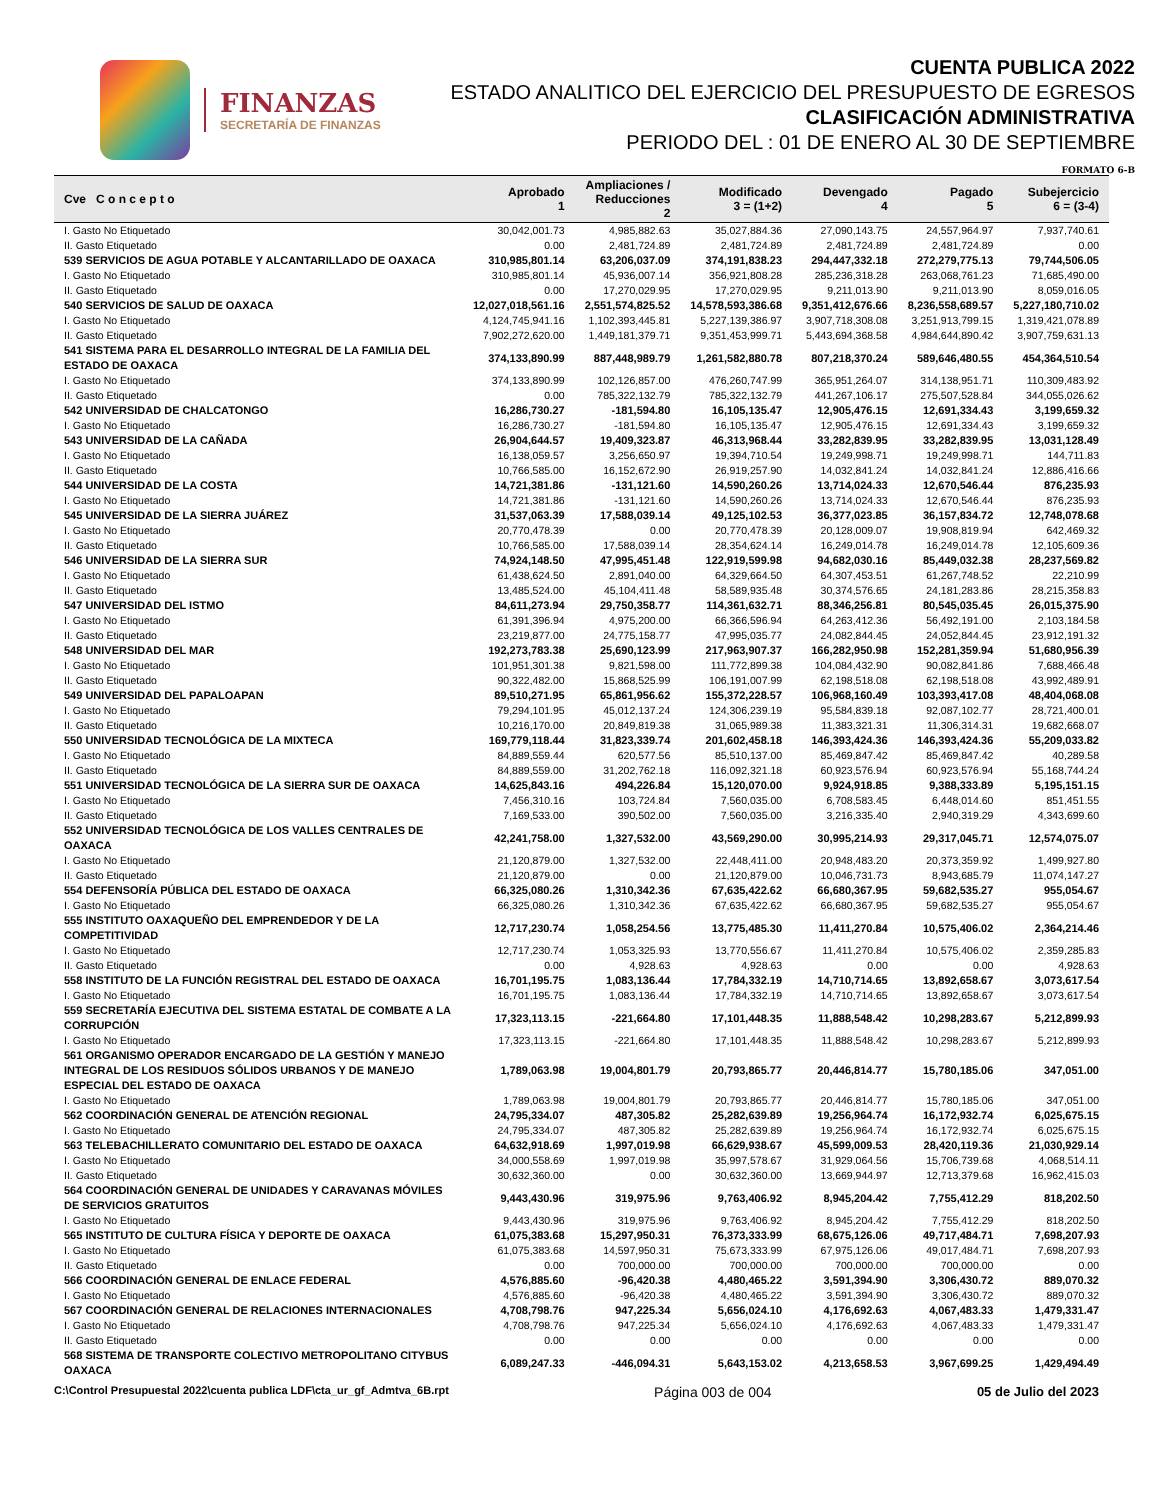FINANZAS
SECRETARÍA DE FINANZAS
CUENTA PUBLICA 2022
ESTADO ANALITICO DEL EJERCICIO DEL PRESUPUESTO DE EGRESOS
CLASIFICACIÓN ADMINISTRATIVA
PERIODO DEL : 01 DE ENERO AL 30 DE SEPTIEMBRE
FORMATO 6-B
| Cve C o n c e p t o | Aprobado 1 | Ampliaciones / Reducciones 2 | Modificado 3 = (1+2) | Devengado 4 | Pagado 5 | Subejercicio 6 = (3-4) |
| --- | --- | --- | --- | --- | --- | --- |
| I. Gasto No Etiquetado | 30,042,001.73 | 4,985,882.63 | 35,027,884.36 | 27,090,143.75 | 24,557,964.97 | 7,937,740.61 |
| II. Gasto Etiquetado | 0.00 | 2,481,724.89 | 2,481,724.89 | 2,481,724.89 | 2,481,724.89 | 0.00 |
| 539 SERVICIOS DE AGUA POTABLE Y ALCANTARILLADO DE OAXACA | 310,985,801.14 | 63,206,037.09 | 374,191,838.23 | 294,447,332.18 | 272,279,775.13 | 79,744,506.05 |
| I. Gasto No Etiquetado | 310,985,801.14 | 45,936,007.14 | 356,921,808.28 | 285,236,318.28 | 263,068,761.23 | 71,685,490.00 |
| II. Gasto Etiquetado | 0.00 | 17,270,029.95 | 17,270,029.95 | 9,211,013.90 | 9,211,013.90 | 8,059,016.05 |
| 540 SERVICIOS DE SALUD DE OAXACA | 12,027,018,561.16 | 2,551,574,825.52 | 14,578,593,386.68 | 9,351,412,676.66 | 8,236,558,689.57 | 5,227,180,710.02 |
| I. Gasto No Etiquetado | 4,124,745,941.16 | 1,102,393,445.81 | 5,227,139,386.97 | 3,907,718,308.08 | 3,251,913,799.15 | 1,319,421,078.89 |
| II. Gasto Etiquetado | 7,902,272,620.00 | 1,449,181,379.71 | 9,351,453,999.71 | 5,443,694,368.58 | 4,984,644,890.42 | 3,907,759,631.13 |
| 541 SISTEMA PARA EL DESARROLLO INTEGRAL DE LA FAMILIA DEL ESTADO DE OAXACA | 374,133,890.99 | 887,448,989.79 | 1,261,582,880.78 | 807,218,370.24 | 589,646,480.55 | 454,364,510.54 |
| I. Gasto No Etiquetado | 374,133,890.99 | 102,126,857.00 | 476,260,747.99 | 365,951,264.07 | 314,138,951.71 | 110,309,483.92 |
| II. Gasto Etiquetado | 0.00 | 785,322,132.79 | 785,322,132.79 | 441,267,106.17 | 275,507,528.84 | 344,055,026.62 |
| 542 UNIVERSIDAD DE CHALCATONGO | 16,286,730.27 | -181,594.80 | 16,105,135.47 | 12,905,476.15 | 12,691,334.43 | 3,199,659.32 |
| I. Gasto No Etiquetado | 16,286,730.27 | -181,594.80 | 16,105,135.47 | 12,905,476.15 | 12,691,334.43 | 3,199,659.32 |
| 543 UNIVERSIDAD DE LA CAÑADA | 26,904,644.57 | 19,409,323.87 | 46,313,968.44 | 33,282,839.95 | 33,282,839.95 | 13,031,128.49 |
| I. Gasto No Etiquetado | 16,138,059.57 | 3,256,650.97 | 19,394,710.54 | 19,249,998.71 | 19,249,998.71 | 144,711.83 |
| II. Gasto Etiquetado | 10,766,585.00 | 16,152,672.90 | 26,919,257.90 | 14,032,841.24 | 14,032,841.24 | 12,886,416.66 |
| 544 UNIVERSIDAD DE LA COSTA | 14,721,381.86 | -131,121.60 | 14,590,260.26 | 13,714,024.33 | 12,670,546.44 | 876,235.93 |
| I. Gasto No Etiquetado | 14,721,381.86 | -131,121.60 | 14,590,260.26 | 13,714,024.33 | 12,670,546.44 | 876,235.93 |
| 545 UNIVERSIDAD DE LA SIERRA JUÁREZ | 31,537,063.39 | 17,588,039.14 | 49,125,102.53 | 36,377,023.85 | 36,157,834.72 | 12,748,078.68 |
| I. Gasto No Etiquetado | 20,770,478.39 | 0.00 | 20,770,478.39 | 20,128,009.07 | 19,908,819.94 | 642,469.32 |
| II. Gasto Etiquetado | 10,766,585.00 | 17,588,039.14 | 28,354,624.14 | 16,249,014.78 | 16,249,014.78 | 12,105,609.36 |
| 546 UNIVERSIDAD DE LA SIERRA SUR | 74,924,148.50 | 47,995,451.48 | 122,919,599.98 | 94,682,030.16 | 85,449,032.38 | 28,237,569.82 |
| I. Gasto No Etiquetado | 61,438,624.50 | 2,891,040.00 | 64,329,664.50 | 64,307,453.51 | 61,267,748.52 | 22,210.99 |
| II. Gasto Etiquetado | 13,485,524.00 | 45,104,411.48 | 58,589,935.48 | 30,374,576.65 | 24,181,283.86 | 28,215,358.83 |
| 547 UNIVERSIDAD DEL ISTMO | 84,611,273.94 | 29,750,358.77 | 114,361,632.71 | 88,346,256.81 | 80,545,035.45 | 26,015,375.90 |
| I. Gasto No Etiquetado | 61,391,396.94 | 4,975,200.00 | 66,366,596.94 | 64,263,412.36 | 56,492,191.00 | 2,103,184.58 |
| II. Gasto Etiquetado | 23,219,877.00 | 24,775,158.77 | 47,995,035.77 | 24,082,844.45 | 24,052,844.45 | 23,912,191.32 |
| 548 UNIVERSIDAD DEL MAR | 192,273,783.38 | 25,690,123.99 | 217,963,907.37 | 166,282,950.98 | 152,281,359.94 | 51,680,956.39 |
| I. Gasto No Etiquetado | 101,951,301.38 | 9,821,598.00 | 111,772,899.38 | 104,084,432.90 | 90,082,841.86 | 7,688,466.48 |
| II. Gasto Etiquetado | 90,322,482.00 | 15,868,525.99 | 106,191,007.99 | 62,198,518.08 | 62,198,518.08 | 43,992,489.91 |
| 549 UNIVERSIDAD DEL PAPALOAPAN | 89,510,271.95 | 65,861,956.62 | 155,372,228.57 | 106,968,160.49 | 103,393,417.08 | 48,404,068.08 |
| I. Gasto No Etiquetado | 79,294,101.95 | 45,012,137.24 | 124,306,239.19 | 95,584,839.18 | 92,087,102.77 | 28,721,400.01 |
| II. Gasto Etiquetado | 10,216,170.00 | 20,849,819.38 | 31,065,989.38 | 11,383,321.31 | 11,306,314.31 | 19,682,668.07 |
| 550 UNIVERSIDAD TECNOLÓGICA DE LA MIXTECA | 169,779,118.44 | 31,823,339.74 | 201,602,458.18 | 146,393,424.36 | 146,393,424.36 | 55,209,033.82 |
| I. Gasto No Etiquetado | 84,889,559.44 | 620,577.56 | 85,510,137.00 | 85,469,847.42 | 85,469,847.42 | 40,289.58 |
| II. Gasto Etiquetado | 84,889,559.00 | 31,202,762.18 | 116,092,321.18 | 60,923,576.94 | 60,923,576.94 | 55,168,744.24 |
| 551 UNIVERSIDAD TECNOLÓGICA DE LA SIERRA SUR DE OAXACA | 14,625,843.16 | 494,226.84 | 15,120,070.00 | 9,924,918.85 | 9,388,333.89 | 5,195,151.15 |
| I. Gasto No Etiquetado | 7,456,310.16 | 103,724.84 | 7,560,035.00 | 6,708,583.45 | 6,448,014.60 | 851,451.55 |
| II. Gasto Etiquetado | 7,169,533.00 | 390,502.00 | 7,560,035.00 | 3,216,335.40 | 2,940,319.29 | 4,343,699.60 |
| 552 UNIVERSIDAD TECNOLÓGICA DE LOS VALLES CENTRALES DE OAXACA | 42,241,758.00 | 1,327,532.00 | 43,569,290.00 | 30,995,214.93 | 29,317,045.71 | 12,574,075.07 |
| I. Gasto No Etiquetado | 21,120,879.00 | 1,327,532.00 | 22,448,411.00 | 20,948,483.20 | 20,373,359.92 | 1,499,927.80 |
| II. Gasto Etiquetado | 21,120,879.00 | 0.00 | 21,120,879.00 | 10,046,731.73 | 8,943,685.79 | 11,074,147.27 |
| 554 DEFENSORÍA PÚBLICA DEL ESTADO DE OAXACA | 66,325,080.26 | 1,310,342.36 | 67,635,422.62 | 66,680,367.95 | 59,682,535.27 | 955,054.67 |
| I. Gasto No Etiquetado | 66,325,080.26 | 1,310,342.36 | 67,635,422.62 | 66,680,367.95 | 59,682,535.27 | 955,054.67 |
| 555 INSTITUTO OAXAQUEÑO DEL EMPRENDEDOR Y DE LA COMPETITIVIDAD | 12,717,230.74 | 1,058,254.56 | 13,775,485.30 | 11,411,270.84 | 10,575,406.02 | 2,364,214.46 |
| I. Gasto No Etiquetado | 12,717,230.74 | 1,053,325.93 | 13,770,556.67 | 11,411,270.84 | 10,575,406.02 | 2,359,285.83 |
| II. Gasto Etiquetado | 0.00 | 4,928.63 | 4,928.63 | 0.00 | 0.00 | 4,928.63 |
| 558 INSTITUTO DE LA FUNCIÓN REGISTRAL DEL ESTADO DE OAXACA | 16,701,195.75 | 1,083,136.44 | 17,784,332.19 | 14,710,714.65 | 13,892,658.67 | 3,073,617.54 |
| I. Gasto No Etiquetado | 16,701,195.75 | 1,083,136.44 | 17,784,332.19 | 14,710,714.65 | 13,892,658.67 | 3,073,617.54 |
| 559 SECRETARÍA EJECUTIVA DEL SISTEMA ESTATAL DE COMBATE A LA CORRUPCIÓN | 17,323,113.15 | -221,664.80 | 17,101,448.35 | 11,888,548.42 | 10,298,283.67 | 5,212,899.93 |
| I. Gasto No Etiquetado | 17,323,113.15 | -221,664.80 | 17,101,448.35 | 11,888,548.42 | 10,298,283.67 | 5,212,899.93 |
| 561 ORGANISMO OPERADOR ENCARGADO DE LA GESTIÓN Y MANEJO INTEGRAL DE LOS RESIDUOS SÓLIDOS URBANOS Y DE MANEJO ESPECIAL DEL ESTADO DE OAXACA | 1,789,063.98 | 19,004,801.79 | 20,793,865.77 | 20,446,814.77 | 15,780,185.06 | 347,051.00 |
| I. Gasto No Etiquetado | 1,789,063.98 | 19,004,801.79 | 20,793,865.77 | 20,446,814.77 | 15,780,185.06 | 347,051.00 |
| 562 COORDINACIÓN GENERAL DE ATENCIÓN REGIONAL | 24,795,334.07 | 487,305.82 | 25,282,639.89 | 19,256,964.74 | 16,172,932.74 | 6,025,675.15 |
| I. Gasto No Etiquetado | 24,795,334.07 | 487,305.82 | 25,282,639.89 | 19,256,964.74 | 16,172,932.74 | 6,025,675.15 |
| 563 TELEBACHILLERATO COMUNITARIO DEL ESTADO DE OAXACA | 64,632,918.69 | 1,997,019.98 | 66,629,938.67 | 45,599,009.53 | 28,420,119.36 | 21,030,929.14 |
| I. Gasto No Etiquetado | 34,000,558.69 | 1,997,019.98 | 35,997,578.67 | 31,929,064.56 | 15,706,739.68 | 4,068,514.11 |
| II. Gasto Etiquetado | 30,632,360.00 | 0.00 | 30,632,360.00 | 13,669,944.97 | 12,713,379.68 | 16,962,415.03 |
| 564 COORDINACIÓN GENERAL DE UNIDADES Y CARAVANAS MÓVILES DE SERVICIOS GRATUITOS | 9,443,430.96 | 319,975.96 | 9,763,406.92 | 8,945,204.42 | 7,755,412.29 | 818,202.50 |
| I. Gasto No Etiquetado | 9,443,430.96 | 319,975.96 | 9,763,406.92 | 8,945,204.42 | 7,755,412.29 | 818,202.50 |
| 565 INSTITUTO DE CULTURA FÍSICA Y DEPORTE DE OAXACA | 61,075,383.68 | 15,297,950.31 | 76,373,333.99 | 68,675,126.06 | 49,717,484.71 | 7,698,207.93 |
| I. Gasto No Etiquetado | 61,075,383.68 | 14,597,950.31 | 75,673,333.99 | 67,975,126.06 | 49,017,484.71 | 7,698,207.93 |
| II. Gasto Etiquetado | 0.00 | 700,000.00 | 700,000.00 | 700,000.00 | 700,000.00 | 0.00 |
| 566 COORDINACIÓN GENERAL DE ENLACE FEDERAL | 4,576,885.60 | -96,420.38 | 4,480,465.22 | 3,591,394.90 | 3,306,430.72 | 889,070.32 |
| I. Gasto No Etiquetado | 4,576,885.60 | -96,420.38 | 4,480,465.22 | 3,591,394.90 | 3,306,430.72 | 889,070.32 |
| 567 COORDINACIÓN GENERAL DE RELACIONES INTERNACIONALES | 4,708,798.76 | 947,225.34 | 5,656,024.10 | 4,176,692.63 | 4,067,483.33 | 1,479,331.47 |
| I. Gasto No Etiquetado | 4,708,798.76 | 947,225.34 | 5,656,024.10 | 4,176,692.63 | 4,067,483.33 | 1,479,331.47 |
| II. Gasto Etiquetado | 0.00 | 0.00 | 0.00 | 0.00 | 0.00 | 0.00 |
| 568 SISTEMA DE TRANSPORTE COLECTIVO METROPOLITANO CITYBUS OAXACA | 6,089,247.33 | -446,094.31 | 5,643,153.02 | 4,213,658.53 | 3,967,699.25 | 1,429,494.49 |
C:\Control Presupuestal 2022\cuenta publica LDF\cta_ur_gf_Admtva_6B.rpt Página 003 de 004 05 de Julio del 2023